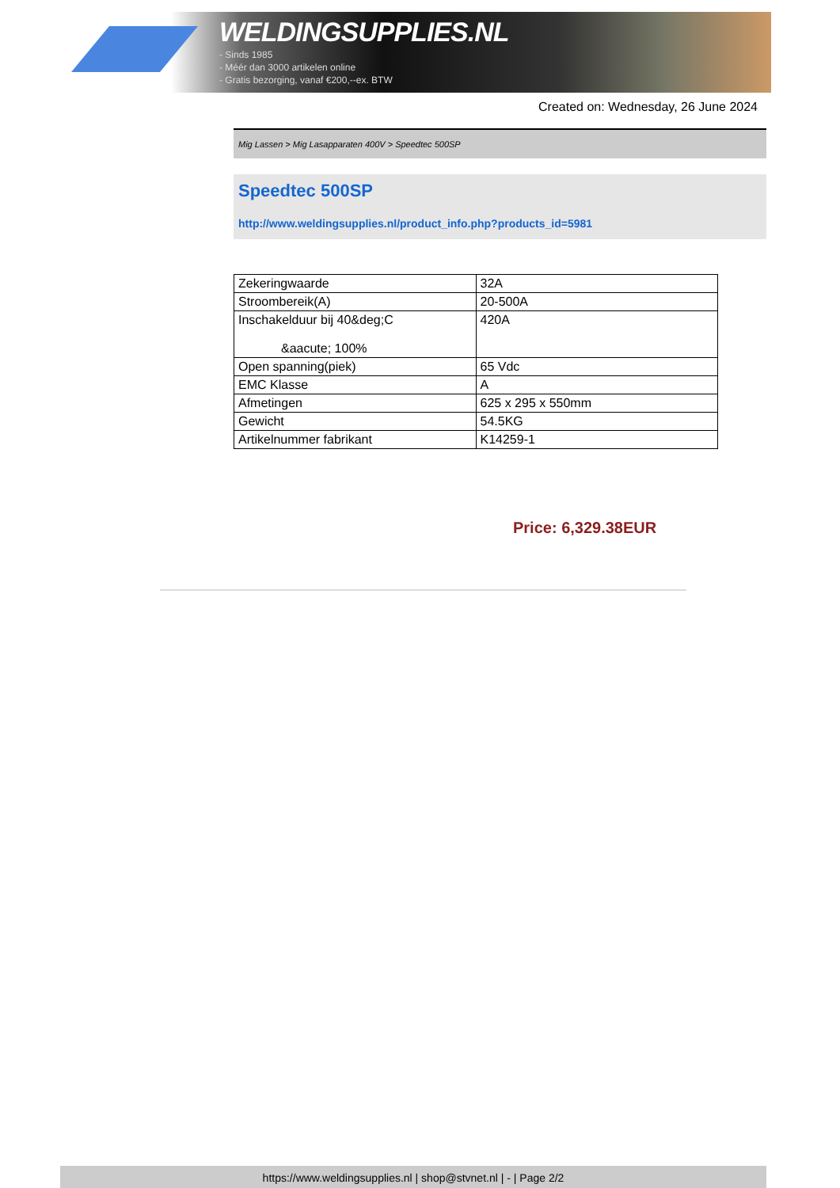WELDINGSUPPLIES.NL
- Sinds 1985
- Méér dan 3000 artikelen online
- Gratis bezorging, vanaf €200,--ex. BTW
Created on: Wednesday, 26 June 2024
Mig Lassen > Mig Lasapparaten 400V > Speedtec 500SP
Speedtec 500SP
http://www.weldingsupplies.nl/product_info.php?products_id=5981
| Zekeringwaarde | 32A |
| Stroombereik(A) | 20-500A |
| Inschakelduur bij 40&deg;C &aacute; 100% | 420A |
| Open spanning(piek) | 65 Vdc |
| EMC Klasse | A |
| Afmetingen | 625 x 295 x 550mm |
| Gewicht | 54.5KG |
| Artikelnummer fabrikant | K14259-1 |
Price: 6,329.38EUR
https://www.weldingsupplies.nl | shop@stvnet.nl | - | Page 2/2